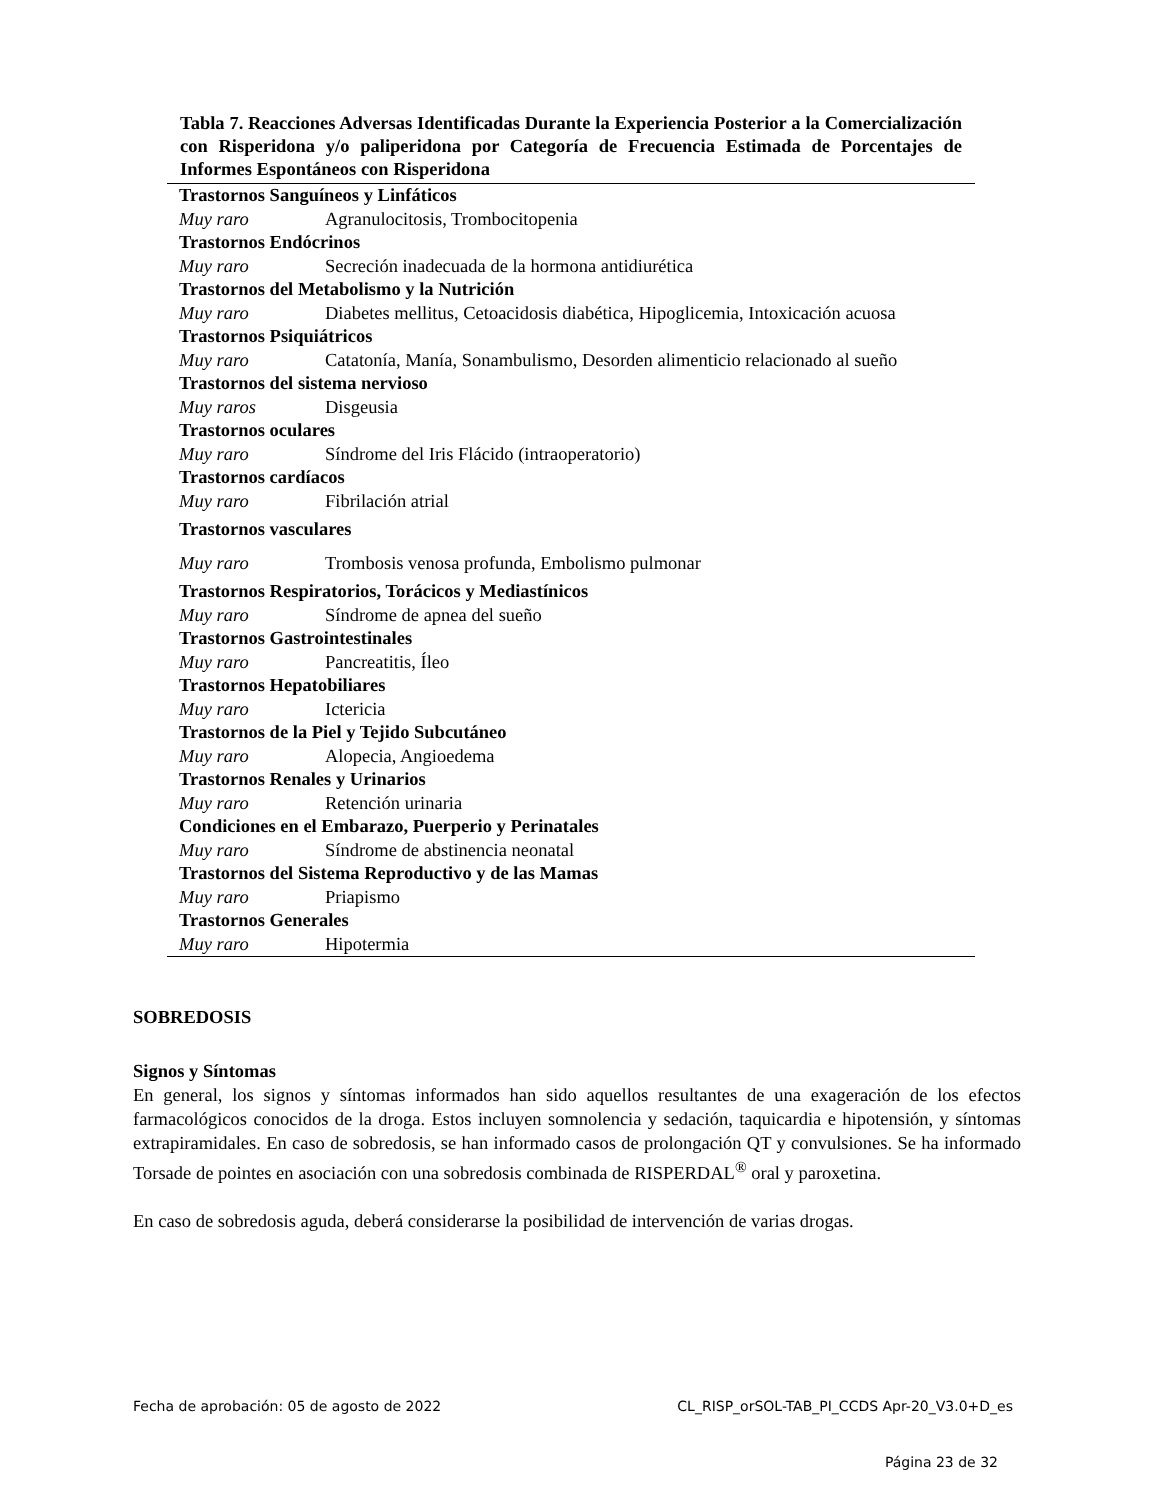Tabla 7. Reacciones Adversas Identificadas Durante la Experiencia Posterior a la Comercialización con Risperidona y/o paliperidona por Categoría de Frecuencia Estimada de Porcentajes de Informes Espontáneos con Risperidona
| Trastornos Sanguíneos y Linfáticos | |
| Muy raro | Agranulocitosis, Trombocitopenia |
| Trastornos Endócrinos | |
| Muy raro | Secreción inadecuada de la hormona antidiurética |
| Trastornos del Metabolismo y la Nutrición | |
| Muy raro | Diabetes mellitus, Cetoacidosis diabética, Hipoglicemia, Intoxicación acuosa |
| Trastornos Psiquiátricos | |
| Muy raro | Catatonía, Manía, Sonambulismo, Desorden alimenticio relacionado al sueño |
| Trastornos del sistema nervioso | |
| Muy raros | Disgeusia |
| Trastornos oculares | |
| Muy raro | Síndrome del Iris Flácido (intraoperatorio) |
| Trastornos cardíacos | |
| Muy raro | Fibrilación atrial |
| Trastornos vasculares | |
| Muy raro | Trombosis venosa profunda, Embolismo pulmonar |
| Trastornos Respiratorios, Torácicos y Mediastínicos | |
| Muy raro | Síndrome de apnea del sueño |
| Trastornos Gastrointestinales | |
| Muy raro | Pancreatitis, Íleo |
| Trastornos Hepatobiliares | |
| Muy raro | Ictericia |
| Trastornos de la Piel y Tejido Subcutáneo | |
| Muy raro | Alopecia, Angioedema |
| Trastornos Renales y Urinarios | |
| Muy raro | Retención urinaria |
| Condiciones en el Embarazo, Puerperio y Perinatales | |
| Muy raro | Síndrome de abstinencia neonatal |
| Trastornos del Sistema Reproductivo y de las Mamas | |
| Muy raro | Priapismo |
| Trastornos Generales | |
| Muy raro | Hipotermia |
SOBREDOSIS
Signos y Síntomas
En general, los signos y síntomas informados han sido aquellos resultantes de una exageración de los efectos farmacológicos conocidos de la droga. Estos incluyen somnolencia y sedación, taquicardia e hipotensión, y síntomas extrapiramidales. En caso de sobredosis, se han informado casos de prolongación QT y convulsiones. Se ha informado Torsade de pointes en asociación con una sobredosis combinada de RISPERDAL<sup>®</sup> oral y paroxetina.
En caso de sobredosis aguda, deberá considerarse la posibilidad de intervención de varias drogas.
Fecha de aprobación: 05 de agosto de 2022 CL_RISP_orSOL-TAB_PI_CCDS Apr-20_V3.0+D_es
Página 23 de 32